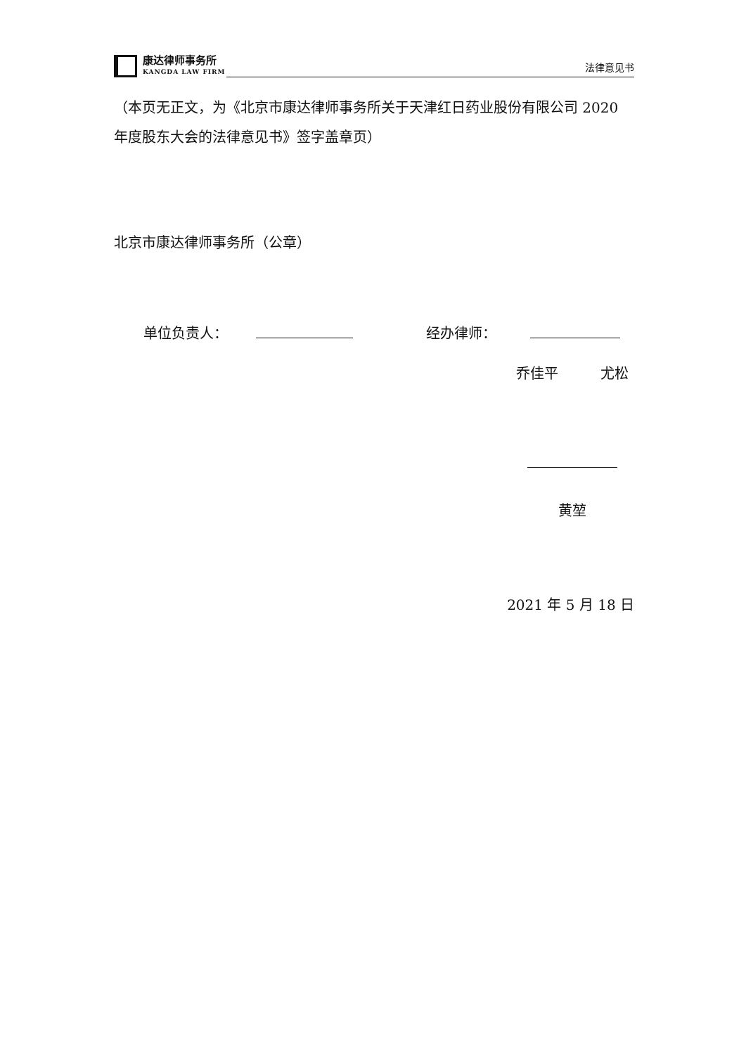康达律师事务所
KANGDA LAW FIRM
法律意见书
（本页无正文，为《北京市康达律师事务所关于天津红日药业股份有限公司 2020 年度股东大会的法律意见书》签字盖章页）
北京市康达律师事务所（公章）
单位负责人： 经办律师：
乔佳平 尤松
黄堃
2021 年 5 月 18 日